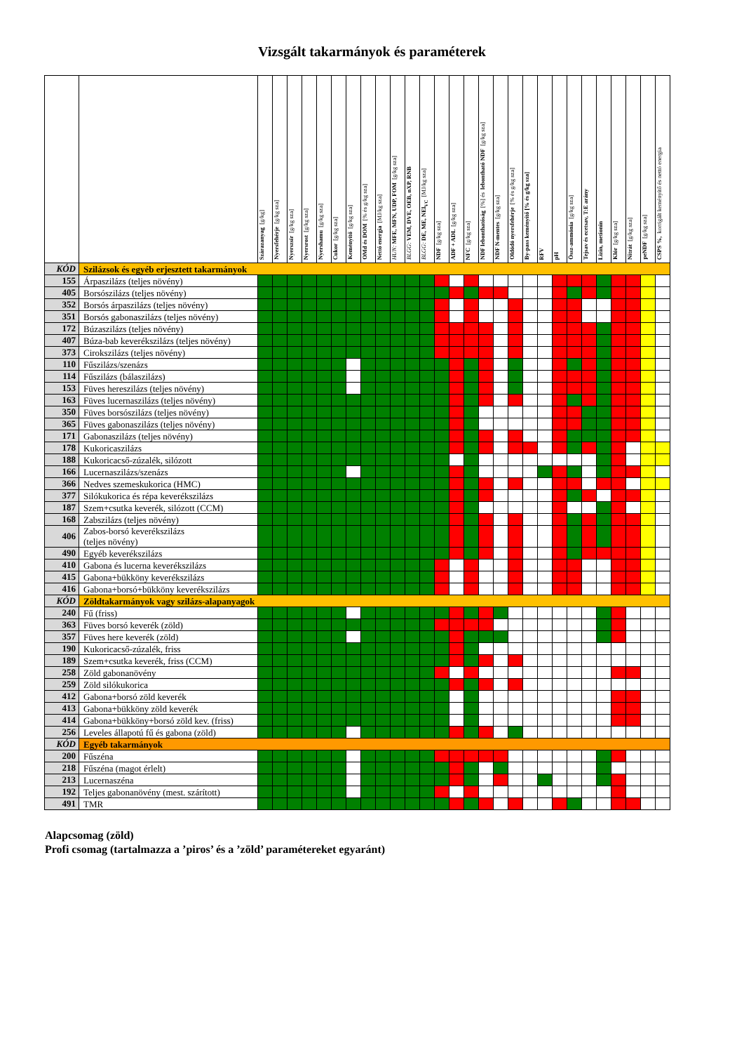Vizsgált takarmányok és paraméterek
| | | Szárazanyag [g/kg] | Nyersfehérje [g/kg sza] | Nyerszsír [g/kg sza] | Nyersrost [g/kg sza] | Nyershamu [g/kg sza] | Cukor [g/kg sza] | Keményítő [g/kg sza] | OMd és DOM [% és g/kg sza] | Nettó energia [MJ/kg sza] | HUN: MFE, MFN, UDP, FOM [g/kg sza] | BLGG: VEM, DVE, OEB, nXP, RNB | BLGG: DE, ME, NEl<sub>VC</sub> [MJ/kg sza] | NDF [g/kg sza] | ADF + ADL [g/kg sza] | NFC [g/kg sza] | NDF lebonthatóság [%] és lebontható NDF [g/kg sza] | NDF N-mentes [g/kg sza] | Oldódó nyersfehérje [% és g/kg sza] | By-pass keményítő [% és g/kg sza] | RFV | pH | Össz-ammónia [g/kg sza] | Tejsav és ecetsav, T:E arány | Lizin, metionin | Klór [g/kg sza] | Nitrát [g/kg sza] | peNDF [g/kg sza] | CSPS %, korrigált keményítő és nettó energia |
| --- | --- | --- | --- | --- | --- | --- | --- | --- | --- | --- | --- | --- | --- | --- | --- | --- | --- | --- | --- | --- | --- | --- | --- | --- | --- | --- | --- | --- | --- |
| KÓD | Szilázsok és egyéb erjesztett takarmányok | | | | | | | | | | | | | | | | | | | | | | | | | | | | |
| 155 | Árpaszilázs (teljes növény) | | | | | | | | | | | | | | | | | | | | | | | | | | | | |
| 405 | Borsószilázs (teljes növény) | | | | | | | | | | | | | | | | | | | | | | | | | | | | |
| 352 | Borsós árpaszilázs (teljes növény) | | | | | | | | | | | | | | | | | | | | | | | | | | | | |
| 351 | Borsós gabonaszilázs (teljes növény) | | | | | | | | | | | | | | | | | | | | | | | | | | | | |
| 172 | Búzaszilázs (teljes növény) | | | | | | | | | | | | | | | | | | | | | | | | | | | | |
| 407 | Búza-bab keverékszilázs (teljes növény) | | | | | | | | | | | | | | | | | | | | | | | | | | | | |
| 373 | Cirokszilázs (teljes növény) | | | | | | | | | | | | | | | | | | | | | | | | | | | | |
| 110 | Fűszilázs/szenázs | | | | | | | | | | | | | | | | | | | | | | | | | | | | |
| 114 | Fűszilázs (bálaszilázs) | | | | | | | | | | | | | | | | | | | | | | | | | | | | |
| 153 | Füves hereszilázs (teljes növény) | | | | | | | | | | | | | | | | | | | | | | | | | | | | |
| 163 | Füves lucernaszilázs (teljes növény) | | | | | | | | | | | | | | | | | | | | | | | | | | | | |
| 350 | Füves borsószilázs (teljes növény) | | | | | | | | | | | | | | | | | | | | | | | | | | | | |
| 365 | Füves gabonaszilázs (teljes növény) | | | | | | | | | | | | | | | | | | | | | | | | | | | | |
| 171 | Gabonaszilázs (teljes növény) | | | | | | | | | | | | | | | | | | | | | | | | | | | | |
| 178 | Kukoricaszilázs | | | | | | | | | | | | | | | | | | | | | | | | | | | | |
| 188 | Kukoricacső-zúzalék, silózott | | | | | | | | | | | | | | | | | | | | | | | | | | | | |
| 166 | Lucernaszilázs/szenázs | | | | | | | | | | | | | | | | | | | | | | | | | | | | |
| 366 | Nedves szemeskukorica (HMC) | | | | | | | | | | | | | | | | | | | | | | | | | | | | |
| 377 | Silókukorica és répa keverékszilázs | | | | | | | | | | | | | | | | | | | | | | | | | | | | |
| 187 | Szem+csutka keverék, silózott (CCM) | | | | | | | | | | | | | | | | | | | | | | | | | | | | |
| 168 | Zabszilázs (teljes növény) | | | | | | | | | | | | | | | | | | | | | | | | | | | | |
| 406 | Zabos-borsó keverékszilázs (teljes növény) | | | | | | | | | | | | | | | | | | | | | | | | | | | | |
| 490 | Egyéb keverékszilázs | | | | | | | | | | | | | | | | | | | | | | | | | | | | |
| 410 | Gabona és lucerna keverékszilázs | | | | | | | | | | | | | | | | | | | | | | | | | | | | |
| 415 | Gabona+bükköny keverékszilázs | | | | | | | | | | | | | | | | | | | | | | | | | | | | |
| 416 | Gabona+borsó+bükköny keverékszilázs | | | | | | | | | | | | | | | | | | | | | | | | | | | | |
| KÓD | Zöldtakarmányok vagy szilázs-alapanyagok | | | | | | | | | | | | | | | | | | | | | | | | | | | | |
| 240 | Fű (friss) | | | | | | | | | | | | | | | | | | | | | | | | | | | | |
| 363 | Füves borsó keverék (zöld) | | | | | | | | | | | | | | | | | | | | | | | | | | | | |
| 357 | Füves here keverék (zöld) | | | | | | | | | | | | | | | | | | | | | | | | | | | | |
| 190 | Kukoricacső-zúzalék, friss | | | | | | | | | | | | | | | | | | | | | | | | | | | | |
| 189 | Szem+csutka keverék, friss (CCM) | | | | | | | | | | | | | | | | | | | | | | | | | | | | |
| 258 | Zöld gabonanövény | | | | | | | | | | | | | | | | | | | | | | | | | | | | |
| 259 | Zöld silókukorica | | | | | | | | | | | | | | | | | | | | | | | | | | | | |
| 412 | Gabona+borsó zöld keverék | | | | | | | | | | | | | | | | | | | | | | | | | | | | |
| 413 | Gabona+bükköny zöld keverék | | | | | | | | | | | | | | | | | | | | | | | | | | | | |
| 414 | Gabona+bükköny+borsó zöld kev. (friss) | | | | | | | | | | | | | | | | | | | | | | | | | | | | |
| 256 | Leveles állapotú fű és gabona (zöld) | | | | | | | | | | | | | | | | | | | | | | | | | | | | |
| KÓD | Egyéb takarmányok | | | | | | | | | | | | | | | | | | | | | | | | | | | | |
| 200 | Fűszéna | | | | | | | | | | | | | | | | | | | | | | | | | | | | |
| 218 | Fűszéna (magot érlelt) | | | | | | | | | | | | | | | | | | | | | | | | | | | | |
| 213 | Lucernaszéna | | | | | | | | | | | | | | | | | | | | | | | | | | | | |
| 192 | Teljes gabonanövény (mest. szárított) | | | | | | | | | | | | | | | | | | | | | | | | | | | | |
| 491 | TMR | | | | | | | | | | | | | | | | | | | | | | | | | | | | |
Alapcsomag (zöld)
Profi csomag (tartalmazza a ’piros’ és a ’zöld’ paramétereket egyaránt)